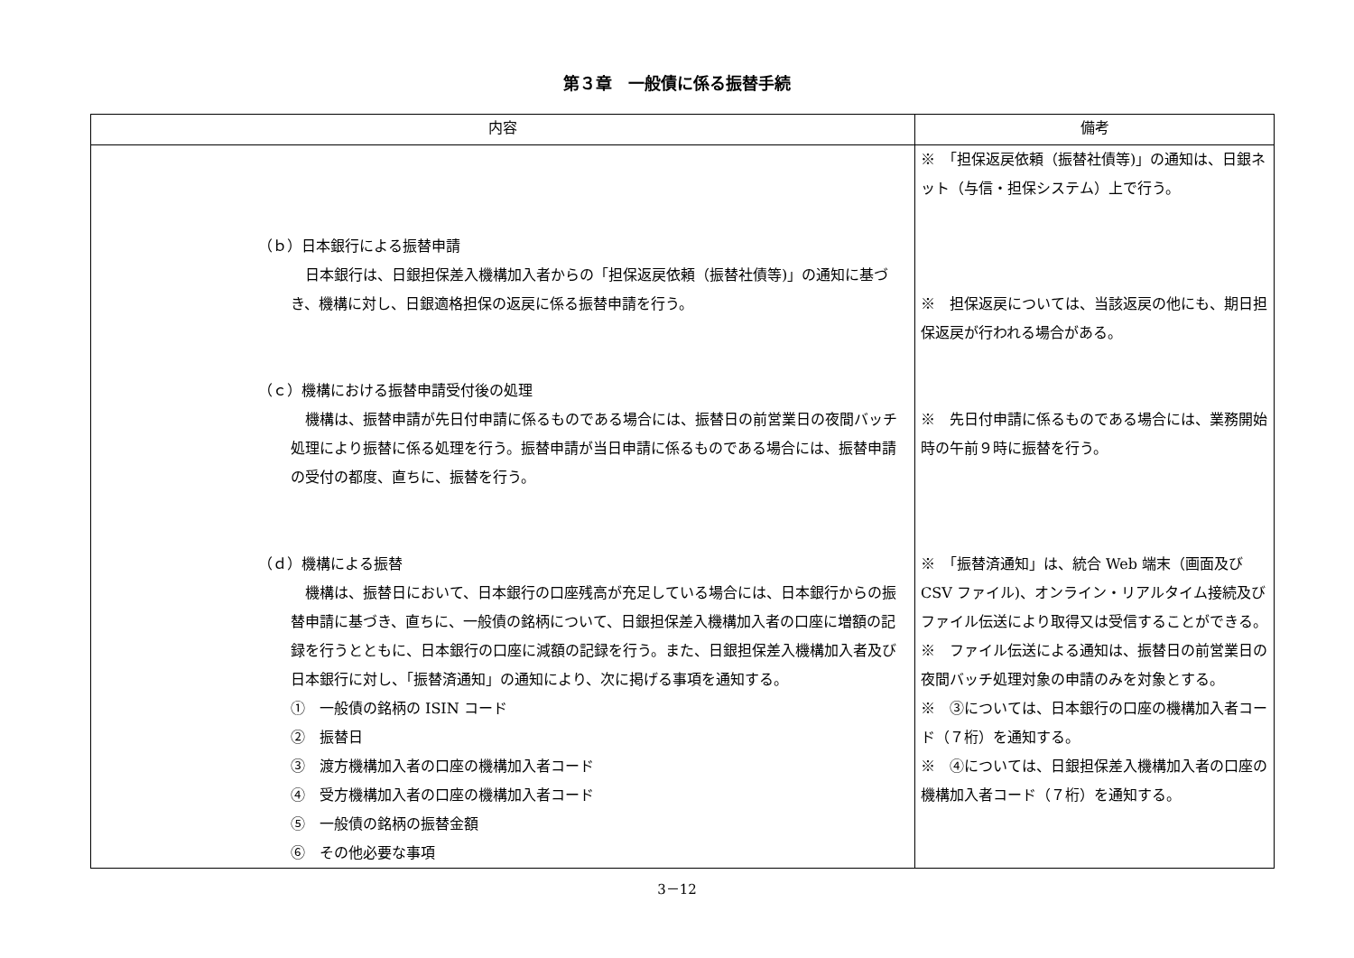第３章　一般債に係る振替手続
| 内容 | 備考 |
| --- | --- |
| （ｂ）日本銀行による振替申請 日本銀行は、日銀担保差入機構加入者からの「担保返戻依頼（振替社債等)」の通知に基づき、機構に対し、日銀適格担保の返戻に係る振替申請を行う。 （ｃ）機構における振替申請受付後の処理 機構は、振替申請が先日付申請に係るものである場合には、振替日の前営業日の夜間バッチ処理により振替に係る処理を行う。振替申請が当日申請に係るものである場合には、振替申請の受付の都度、直ちに、振替を行う。 （ｄ）機構による振替 機構は、振替日において、日本銀行の口座残高が充足している場合には、日本銀行からの振替申請に基づき、直ちに、一般債の銘柄について、日銀担保差入機構加入者の口座に増額の記録を行うとともに、日本銀行の口座に減額の記録を行う。また、日銀担保差入機構加入者及び日本銀行に対し、「振替済通知」の通知により、次に掲げる事項を通知する。 ① 一般債の銘柄の ISIN コード ② 振替日 ③ 渡方機構加入者の口座の機構加入者コード ④ 受方機構加入者の口座の機構加入者コード ⑤ 一般債の銘柄の振替金額 ⑥ その他必要な事項 | ※ 「担保返戻依頼（振替社債等)」の通知は、日銀ネット（与信・担保システム）上で行う。 ※ 担保返戻については、当該返戻の他にも、期日担保返戻が行われる場合がある。 ※ 先日付申請に係るものである場合には、業務開始時の午前９時に振替を行う。 ※ 「振替済通知」は、統合 Web 端末（画面及び CSV ファイル)、オンライン・リアルタイム接続及びファイル伝送により取得又は受信することができる。 ※ ファイル伝送による通知は、振替日の前営業日の夜間バッチ処理対象の申請のみを対象とする。 ※ ③については、日本銀行の口座の機構加入者コード（７桁）を通知する。 ※ ④については、日銀担保差入機構加入者の口座の機構加入者コード（７桁）を通知する。 |
3－12